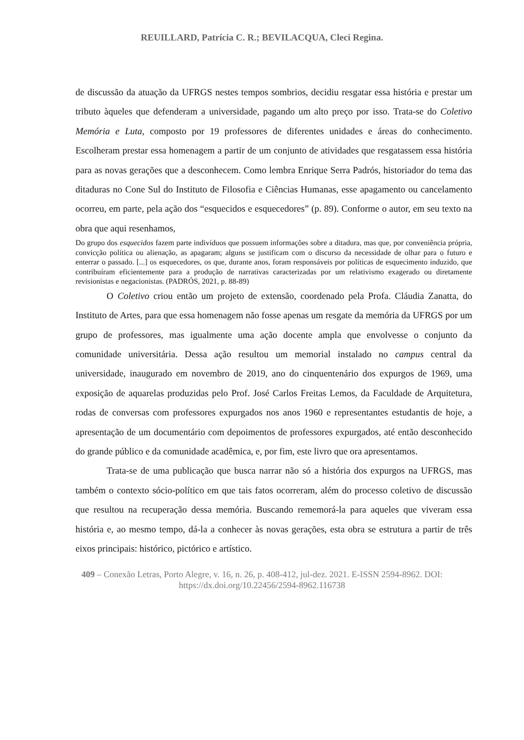REUILLARD, Patrícia C. R.; BEVILACQUA, Cleci Regina.
de discussão da atuação da UFRGS nestes tempos sombrios, decidiu resgatar essa história e prestar um tributo àqueles que defenderam a universidade, pagando um alto preço por isso. Trata-se do Coletivo Memória e Luta, composto por 19 professores de diferentes unidades e áreas do conhecimento. Escolheram prestar essa homenagem a partir de um conjunto de atividades que resgatassem essa história para as novas gerações que a desconhecem. Como lembra Enrique Serra Padrós, historiador do tema das ditaduras no Cone Sul do Instituto de Filosofia e Ciências Humanas, esse apagamento ou cancelamento ocorreu, em parte, pela ação dos “esquecidos e esquecedores” (p. 89). Conforme o autor, em seu texto na obra que aqui resenhamos,
Do grupo dos esquecidos fazem parte indivíduos que possuem informações sobre a ditadura, mas que, por conveniência própria, convicção política ou alienação, as apagaram; alguns se justificam com o discurso da necessidade de olhar para o futuro e enterrar o passado. [...] os esquecedores, os que, durante anos, foram responsáveis por políticas de esquecimento induzido, que contribuíram eficientemente para a produção de narrativas caracterizadas por um relativismo exagerado ou diretamente revisionistas e negacionistas. (PADRÓS, 2021, p. 88-89)
O Coletivo criou então um projeto de extensão, coordenado pela Profa. Cláudia Zanatta, do Instituto de Artes, para que essa homenagem não fosse apenas um resgate da memória da UFRGS por um grupo de professores, mas igualmente uma ação docente ampla que envolvesse o conjunto da comunidade universitária. Dessa ação resultou um memorial instalado no campus central da universidade, inaugurado em novembro de 2019, ano do cinquentenário dos expurgos de 1969, uma exposição de aquarelas produzidas pelo Prof. José Carlos Freitas Lemos, da Faculdade de Arquitetura, rodas de conversas com professores expurgados nos anos 1960 e representantes estudantis de hoje, a apresentação de um documentário com depoimentos de professores expurgados, até então desconhecido do grande público e da comunidade acadêmica, e, por fim, este livro que ora apresentamos.
Trata-se de uma publicação que busca narrar não só a história dos expurgos na UFRGS, mas também o contexto sócio-político em que tais fatos ocorreram, além do processo coletivo de discussão que resultou na recuperação dessa memória. Buscando rememorá-la para aqueles que viveram essa história e, ao mesmo tempo, dá-la a conhecer às novas gerações, esta obra se estrutura a partir de três eixos principais: histórico, pictórico e artístico.
409 – Conexão Letras, Porto Alegre, v. 16, n. 26, p. 408-412, jul-dez. 2021. E-ISSN 2594-8962. DOI: https://dx.doi.org/10.22456/2594-8962.116738